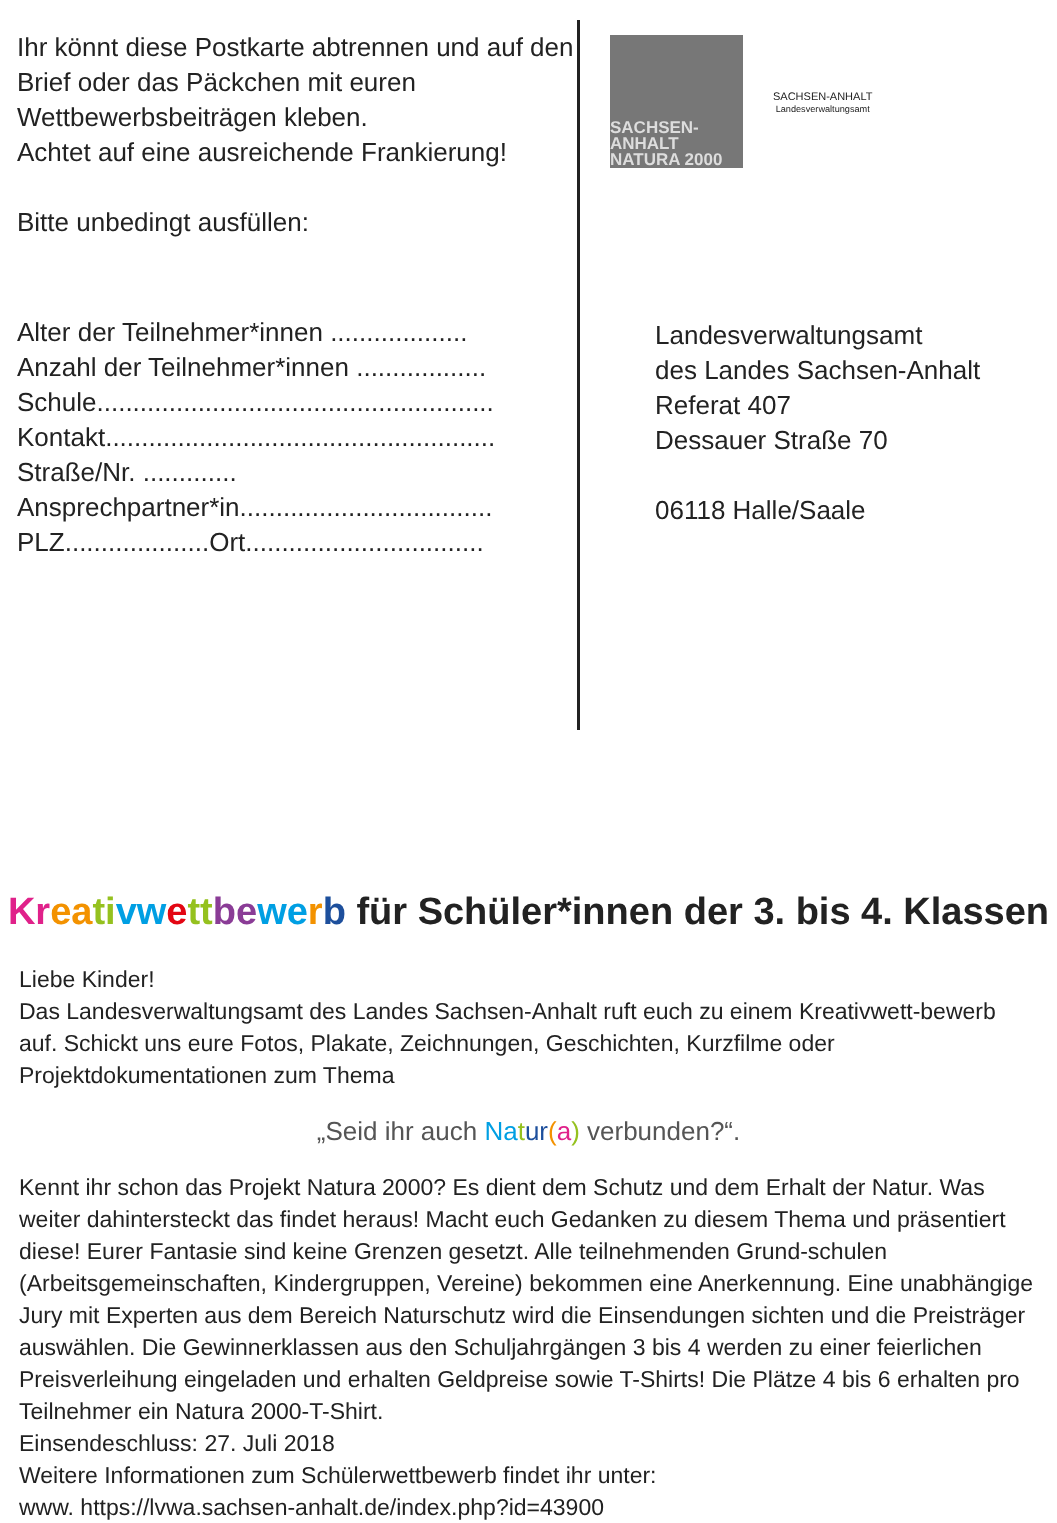Ihr könnt diese Postkarte abtrennen und auf den Brief oder das Päckchen mit euren Wettbewerbsbeiträgen kleben.
Achtet auf eine ausreichende Frankierung!
Bitte unbedingt ausfüllen:
Alter der Teilnehmer*innen ...................
Anzahl der Teilnehmer*innen ..................
Schule.......................................................
Kontakt......................................................
Straße/Nr. .............
Ansprechpartner*in...................................
PLZ....................Ort.................................
SACHSEN-ANHALT
NATURA 2000
SACHSEN-ANHALT
Landesverwaltungsamt
Landesverwaltungsamt
des Landes Sachsen-Anhalt
Referat 407
Dessauer Straße 70
06118 Halle/Saale
Kr ea ti vw ett be we rb für Schüler*innen der 3. bis 4. Klassen
Liebe Kinder!
Das Landesverwaltungsamt des Landes Sachsen-Anhalt ruft euch zu einem Kreativwett-bewerb auf. Schickt uns eure Fotos, Plakate, Zeichnungen, Geschichten, Kurzfilme oder Projektdokumentationen zum Thema
„Seid ihr auch Na tur(a) verbunden?“.
Kennt ihr schon das Projekt Natura 2000? Es dient dem Schutz und dem Erhalt der Natur. Was weiter dahintersteckt das findet heraus! Macht euch Gedanken zu diesem Thema und präsentiert diese! Eurer Fantasie sind keine Grenzen gesetzt. Alle teilnehmenden Grund-schulen (Arbeitsgemeinschaften, Kindergruppen, Vereine) bekommen eine Anerkennung. Eine unabhängige Jury mit Experten aus dem Bereich Naturschutz wird die Einsendungen sichten und die Preisträger auswählen. Die Gewinnerklassen aus den Schuljahrgängen 3 bis 4 werden zu einer feierlichen Preisverleihung eingeladen und erhalten Geldpreise sowie T-Shirts! Die Plätze 4 bis 6 erhalten pro Teilnehmer ein Natura 2000-T-Shirt.
Einsendeschluss: 27. Juli 2018
Weitere Informationen zum Schülerwettbewerb findet ihr unter:
www. https://lvwa.sachsen-anhalt.de/index.php?id=43900